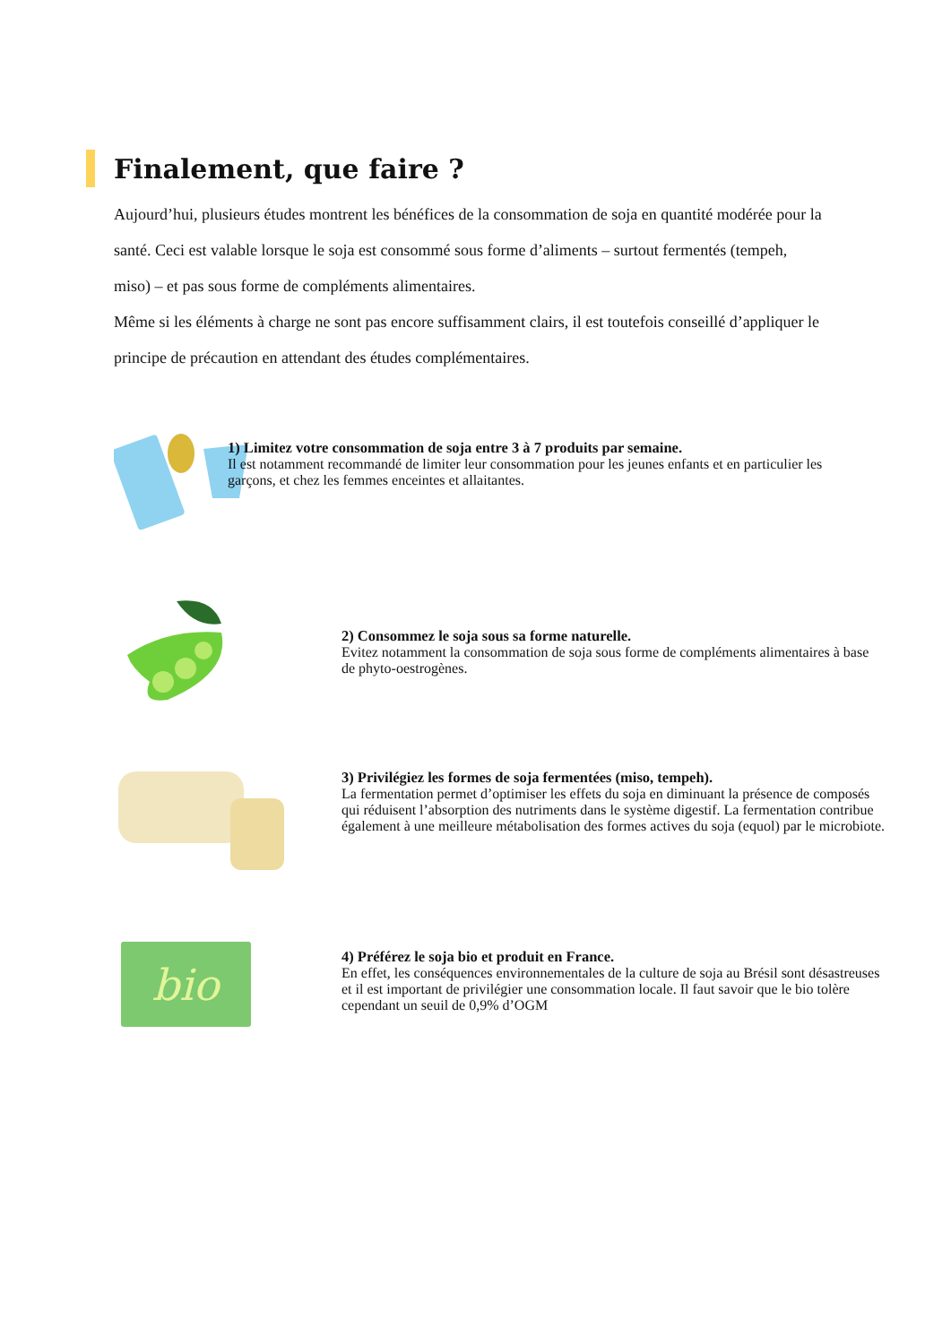Finalement, que faire ?
Aujourd’hui, plusieurs études montrent les bénéfices de la consommation de soja en quantité modérée pour la santé. Ceci est valable lorsque le soja est consommé sous forme d’aliments – surtout fermentés (tempeh, miso) – et pas sous forme de compléments alimentaires.
Même si les éléments à charge ne sont pas encore suffisamment clairs, il est toutefois conseillé d’appliquer le principe de précaution en attendant des études complémentaires.
1) Limitez votre consommation de soja entre 3 à 7 produits par semaine.
Il est notamment recommandé de limiter leur consommation pour les jeunes enfants et en particulier les garçons, et chez les femmes enceintes et allaitantes.
2) Consommez le soja sous sa forme naturelle.
Evitez notamment la consommation de soja sous forme de compléments alimentaires à base de phyto-oestrogènes.
3) Privilégiez les formes de soja fermentées (miso, tempeh).
La fermentation permet d’optimiser les effets du soja en diminuant la présence de composés qui réduisent l’absorption des nutriments dans le système digestif. La fermentation contribue également à une meilleure métabolisation des formes actives du soja (equol) par le microbiote.
bio
4) Préférez le soja bio et produit en France.
En effet, les conséquences environnementales de la culture de soja au Brésil sont désastreuses et il est important de privilégier une consommation locale. Il faut savoir que le bio tolère cependant un seuil de 0,9% d’OGM